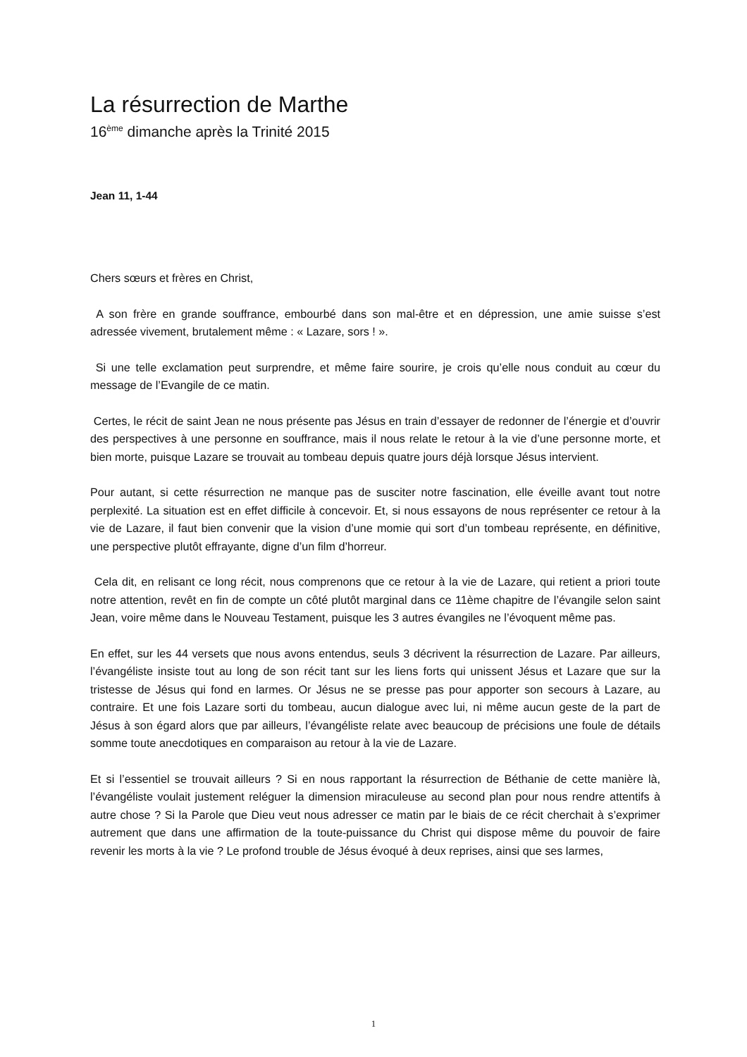La résurrection de Marthe
16<sup>ème</sup> dimanche après la Trinité 2015
Jean 11, 1-44
Chers sœurs et frères en Christ,
A son frère en grande souffrance, embourbé dans son mal-être et en dépression, une amie suisse s’est adressée vivement, brutalement même : « Lazare, sors ! ».
Si une telle exclamation peut surprendre, et même faire sourire, je crois qu’elle nous conduit au cœur du message de l’Evangile de ce matin.
Certes, le récit de saint Jean ne nous présente pas Jésus en train d’essayer de redonner de l’énergie et d’ouvrir des perspectives à une personne en souffrance, mais il nous relate le retour à la vie d’une personne morte, et bien morte, puisque Lazare se trouvait au tombeau depuis quatre jours déjà lorsque Jésus intervient.
Pour autant, si cette résurrection ne manque pas de susciter notre fascination, elle éveille avant tout notre perplexité. La situation est en effet difficile à concevoir. Et, si nous essayons de nous représenter ce retour à la vie de Lazare, il faut bien convenir que la vision d’une momie qui sort d’un tombeau représente, en définitive, une perspective plutôt effrayante, digne d’un film d’horreur.
Cela dit, en relisant ce long récit, nous comprenons que ce retour à la vie de Lazare, qui retient a priori toute notre attention, revêt en fin de compte un côté plutôt marginal dans ce 11ème chapitre de l’évangile selon saint Jean, voire même dans le Nouveau Testament, puisque les 3 autres évangiles ne l’évoquent même pas.
En effet, sur les 44 versets que nous avons entendus, seuls 3 décrivent la résurrection de Lazare. Par ailleurs, l’évangéliste insiste tout au long de son récit tant sur les liens forts qui unissent Jésus et Lazare que sur la tristesse de Jésus qui fond en larmes. Or Jésus ne se presse pas pour apporter son secours à Lazare, au contraire. Et une fois Lazare sorti du tombeau, aucun dialogue avec lui, ni même aucun geste de la part de Jésus à son égard alors que par ailleurs, l’évangéliste relate avec beaucoup de précisions une foule de détails somme toute anecdotiques en comparaison au retour à la vie de Lazare.
Et si l’essentiel se trouvait ailleurs ? Si en nous rapportant la résurrection de Béthanie de cette manière là, l’évangéliste voulait justement reléguer la dimension miraculeuse au second plan pour nous rendre attentifs à autre chose ? Si la Parole que Dieu veut nous adresser ce matin par le biais de ce récit cherchait à s’exprimer autrement que dans une affirmation de la toute-puissance du Christ qui dispose même du pouvoir de faire revenir les morts à la vie ? Le profond trouble de Jésus évoqué à deux reprises, ainsi que ses larmes,
1